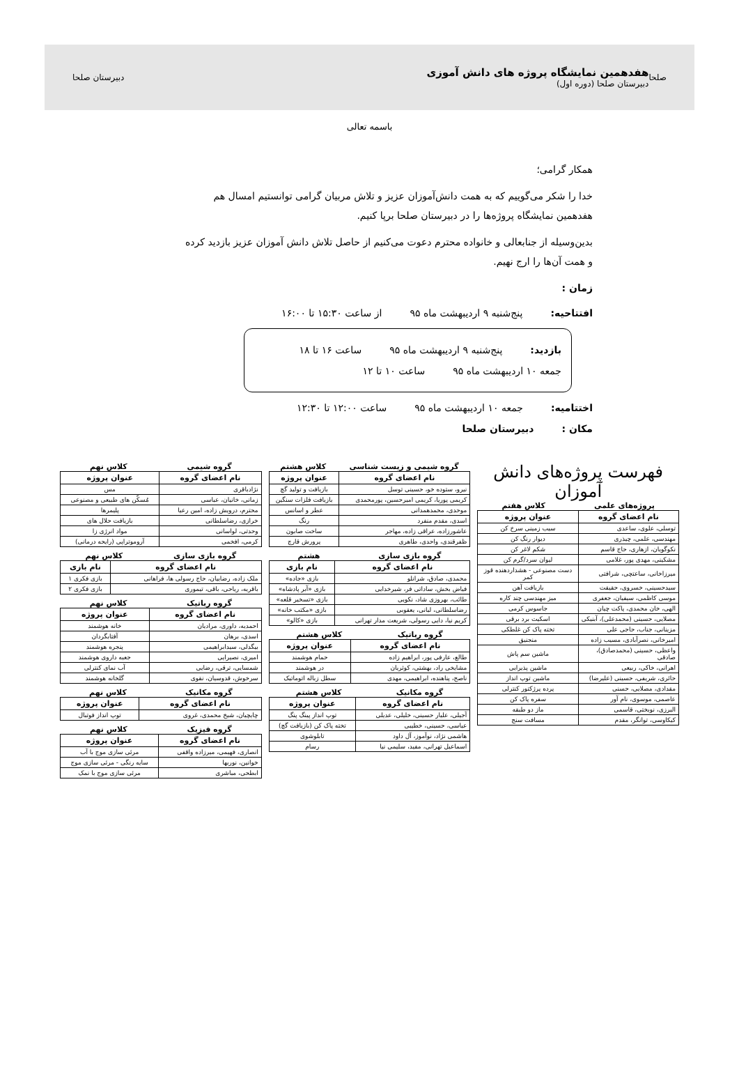صلحا
هفدهمین نمایشگاه پروژه های دانش آموزی
دبیرستان صلحا (دوره اول)
دبیرستان صلحا
باسمه تعالی
همکار گرامی؛
خدا را شکر می‌گوییم که به همت دانش‌آموزان عزیز و تلاش مربیان گرامی توانستیم امسال هم هفدهمین نمایشگاه پروژه‌ها را در دبیرستان صلحا برپا کنیم.
بدین‌وسیله از جنابعالی و خانواده محترم دعوت می‌کنیم از حاصل تلاش دانش آموزان عزیز بازدید کرده و همت آن‌ها را ارج نهیم.
زمان :
افتتاحیه: پنج‌شنبه ۹ اردیبهشت ماه ۹۵ از ساعت ۱۵:۳۰ تا ۱۶:۰۰
بازدید: پنج‌شنبه ۹ اردیبهشت ماه ۹۵ ساعت ۱۶ تا ۱۸
جمعه ۱۰ اردیبهشت ماه ۹۵ ساعت ۱۰ تا ۱۲
اختتامیه: جمعه ۱۰ اردیبهشت ماه ۹۵ ساعت ۱۲:۰۰ تا ۱۲:۳۰
مکان : دبیرستان صلحا
فهرست پروژه‌های دانش آموزان
پروژه‌های علمی کلاس هفتم
| نام اعضای گروه | عنوان پروژه |
| --- | --- |
| توسلی، علوی، ساعدی | سیب زمینی سرخ کن |
| مهندسی، علمی، چیذری | دیوار رنگ کن |
| نکوگویان، ازهاری، حاج قاسم | شکم لاغر کن |
| مشکینی، مهدی پور، غلامی | لیوان سرد/گرم کن |
| میرزاخانی، ساعتچی، شرافتی | دست مصنوعی - هشداردهنده قوز کمر |
| سیدحسینی، خسروی، حقیقت | بازیافت آهن |
| موسی کاظمی، سیفیان، جعفری | میز مهندسی چند کاره |
| الهی، خان محمدی، پاکت چیان | جاسوس کرمی |
| مصلایی، حسینی (محمدعلی)، آبنیکی | اسکیت برد برقی |
| مزینانی، جناب، حاجی علی | تخته پاک کن غلطکی |
| امیرخانی، نصرآبادی، مسیب زاده | منجنیق |
| واعظی، حسینی (محمدصادق)، صادقی | ماشین سم پاش |
| اهرانی، خاکی، ربیعی | ماشین پذیرایی |
| حائری، شریفی، حسینی (علیرضا) | ماشین توپ انداز |
| مقدادی، مصلایی، حسنی | پرده پرژکتور کنترلی |
| عاصمی، موسوی، نام آور | سفره پاک کن |
| البرزی، نوبختی، قاسمی | ماز دو طبقه |
| کیکاوسی، توانگر، مقدم | مسافت سنج |
گروه شیمی و زیست شناسی کلاس هشتم
| نام اعضای گروه | عنوان پروژه |
| --- | --- |
| نیرو، ستوده خو، حسینی توسل | بازیافت و تولید گچ |
| کریمی پوریا، کریمی امیرحسین، پورمحمدی | بازیافت فلزات سنگین |
| موحدی، محمدهمدانی | عطر و اسانس |
| اسدی، مقدم منفرد | رنگ |
| عاشورزاده، عراقی زاده، مهاجر | ساخت صابون |
| ظفرقندی، واحدی، طاهری | پرورش قارچ |
گروه بازی سازی هشتم
| نام اعضای گروه | نام بازی |
| --- | --- |
| محمدی، صادق، شرانلو | بازی «جاده» |
| فیاض بخش، ساداتی فر، شیرخدایی | بازی «آبر پادشاه» |
| طائب، بهروزی شاد، نکویی | بازی «تسخیر قلعه» |
| رضاسلطانی، لبانی، یعقوبی | بازی «مکتب خانه» |
| کریم نیا، دایی رسولی، شریعت مدار تهرانی | بازی «کالو» |
گروه رباتیک کلاس هشتم
| نام اعضای گروه | عنوان پروژه |
| --- | --- |
| طالع، عارفی پور، ابراهیم زاده | حمام هوشمند |
| مشایخی راد، بهشتی، کوثریان | در هوشمند |
| ناصح، پناهنده، ابراهیمی، مهدی | سطل زباله اتوماتیک |
گروه مکانیک کلاس هشتم
| نام اعضای گروه | عنوان پروژه |
| --- | --- |
| آجیلی، علیار حسینی، خلیلی، عدیلی | توپ انداز پینگ پنگ |
| عباسی، حسینی، خطیبی | تخته پاک کن (بازیافت گچ) |
| هاشمی نژاد، نوآموز، آل داود | تابلوشوی |
| اسماعیل تهرانی، مفید، سلیمی نیا | رسام |
گروه شیمی کلاس نهم
| نام اعضای گروه | عنوان پروژه |
| --- | --- |
| نژادباقری | مس |
| زمانی، خانیان، عباسی | مُسکّن های طبیعی و مصنوعی |
| محترم، درویش زاده، امین رعیا | پلیمرها |
| خرازی، رضاسلطانی | بازیافت حلال های |
| وحدتی، لواسانی | مواد انرژی زا |
| کرمی، افخمی | آروموتراپی (رایحه درمانی) |
گروه بازی سازی کلاس نهم
| نام اعضای گروه | نام بازی |
| --- | --- |
| ملک زاده، رضاییان، حاج رسولی ها، فراهانی | بازی فکری ۱ |
| باقریه، ریاحی، باقی، تیموری | بازی فکری ۲ |
گروه رباتیک کلاس نهم
| نام اعضای گروه | عنوان پروژه |
| --- | --- |
| احمدیه، داوری، مرادیان | خانه هوشمند |
| اسدی، برهان | آفتابگردان |
| بیگدلی، سیدابراهیمی | پنجره هوشمند |
| امیری، نصیرایی | جعبه داروی هوشمند |
| شمسایی، ترقی، رضایی | آب نمای کنترلی |
| سرخوش، قدوسیان، نقوی | گلخانه هوشمند |
گروه مکانیک کلاس نهم
| نام اعضای گروه | عنوان پروژه |
| --- | --- |
| چایچیان، شیخ محمدی، غروی | توپ انداز فوتبال |
گروه فیزیک کلاس نهم
| نام اعضای گروه | عنوان پروژه |
| --- | --- |
| انصاری، فهیمی، میرزاده واقفی | مرئی سازی موج با آب |
| خوانین، نوربها | سایه رنگی - مرئی سازی موج |
| ابطحی، مباشری | مرئی سازی موج با نمک |